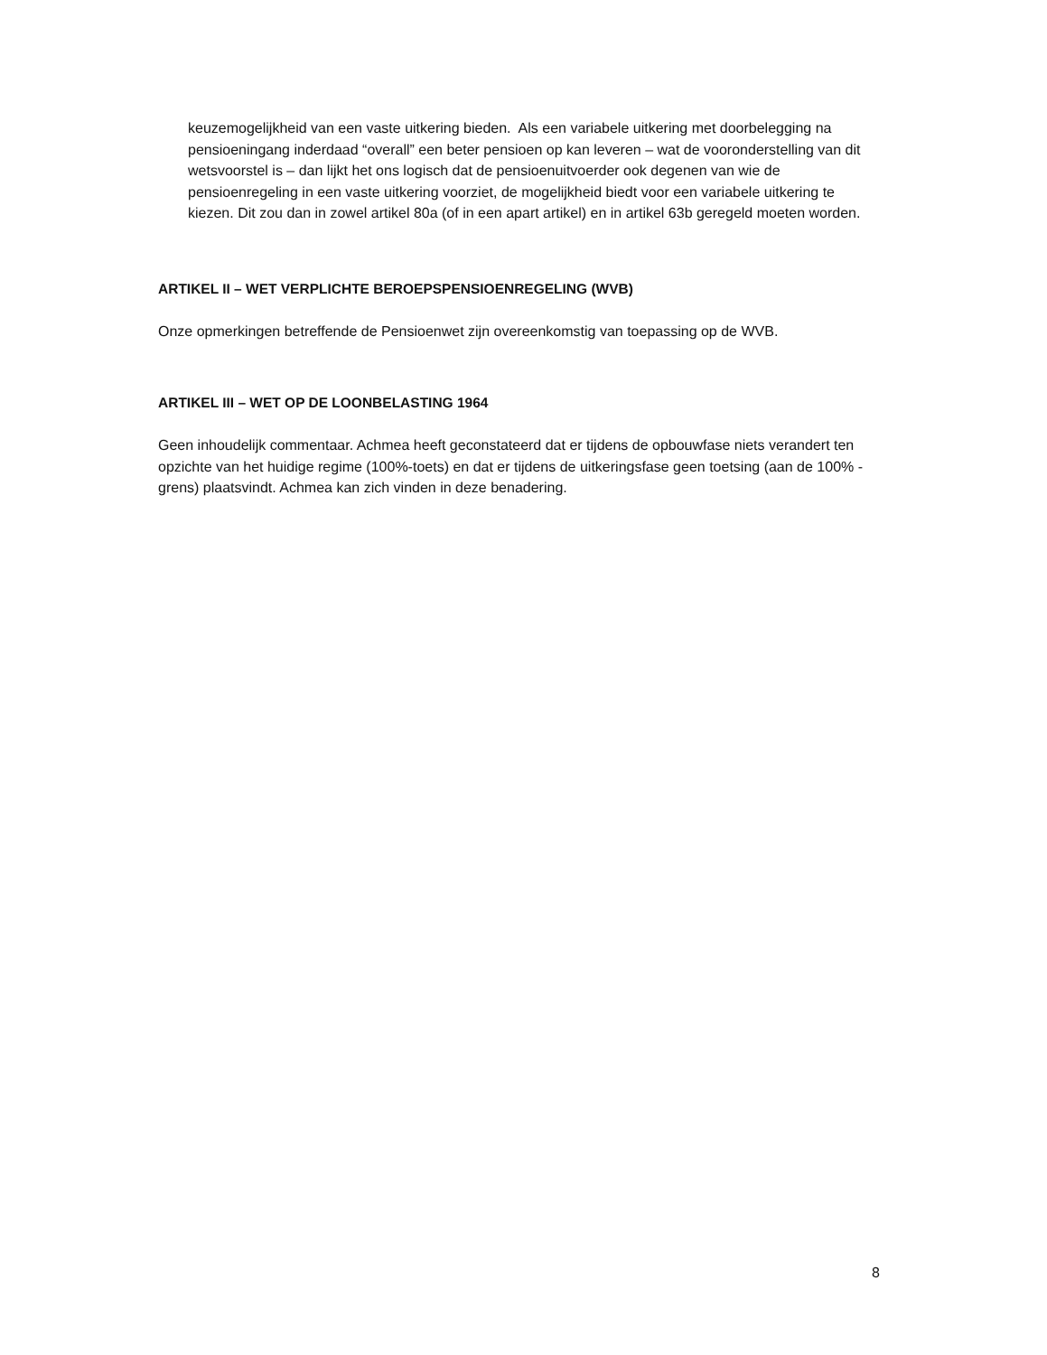keuzemogelijkheid van een vaste uitkering bieden. Als een variabele uitkering met doorbelegging na pensioeningang inderdaad “overall” een beter pensioen op kan leveren – wat de vooronderstelling van dit wetsvoorstel is – dan lijkt het ons logisch dat de pensioenuitvoerder ook degenen van wie de pensioenregeling in een vaste uitkering voorziet, de mogelijkheid biedt voor een variabele uitkering te kiezen. Dit zou dan in zowel artikel 80a (of in een apart artikel) en in artikel 63b geregeld moeten worden.
ARTIKEL II – WET VERPLICHTE BEROEPSPENSIOENREGELING (WVB)
Onze opmerkingen betreffende de Pensioenwet zijn overeenkomstig van toepassing op de WVB.
ARTIKEL III – WET OP DE LOONBELASTING 1964
Geen inhoudelijk commentaar. Achmea heeft geconstateerd dat er tijdens de opbouwfase niets verandert ten opzichte van het huidige regime (100%-toets) en dat er tijdens de uitkeringsfase geen toetsing (aan de 100% -grens) plaatsvindt. Achmea kan zich vinden in deze benadering.
8